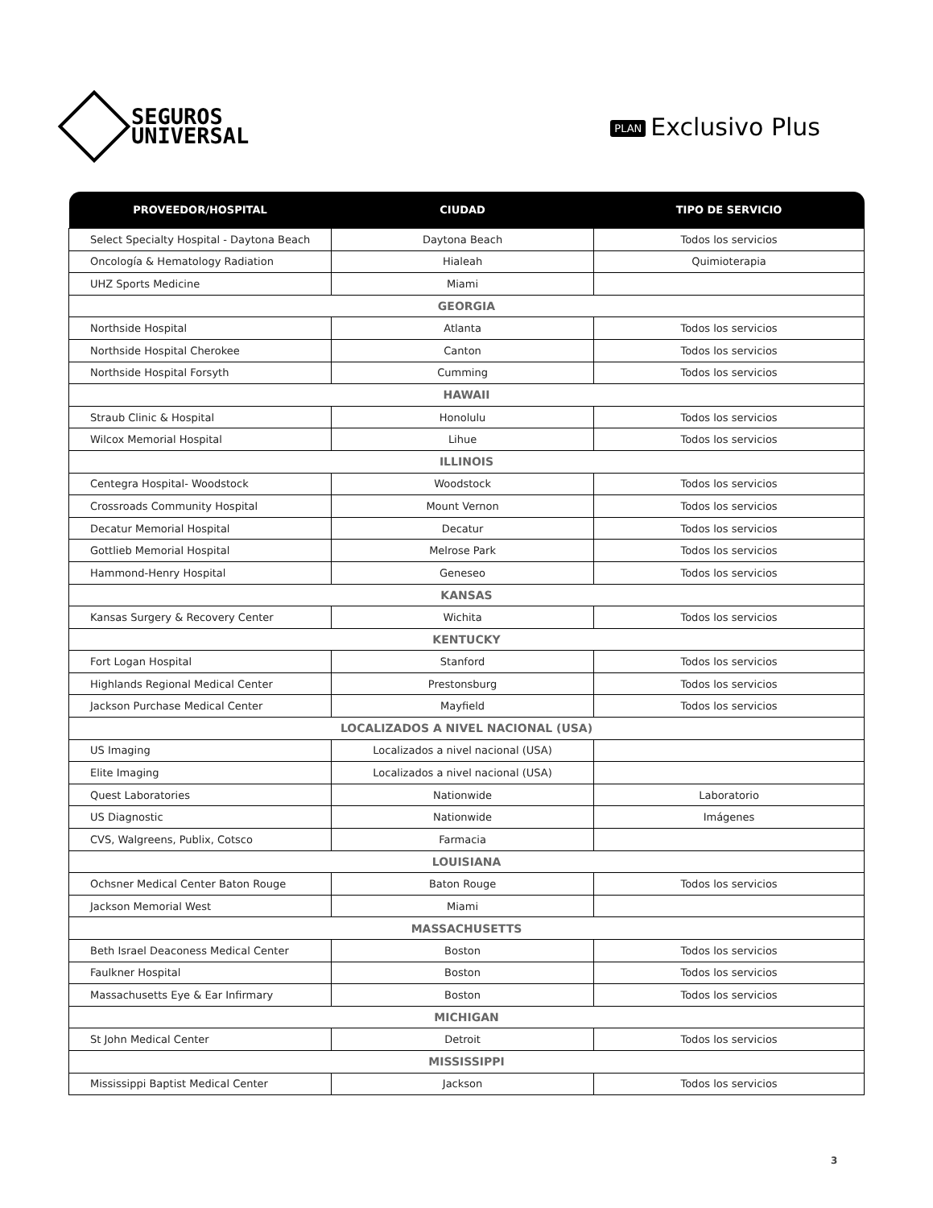SEGUROS
UNIVERSAL
PLAN Exclusivo Plus
| PROVEEDOR/HOSPITAL | CIUDAD | TIPO DE SERVICIO |
| --- | --- | --- |
| Select Specialty Hospital - Daytona Beach | Daytona Beach | Todos los servicios |
| Oncología & Hematology Radiation | Hialeah | Quimioterapia |
| UHZ Sports Medicine | Miami | |
| GEORGIA | | |
| Northside Hospital | Atlanta | Todos los servicios |
| Northside Hospital Cherokee | Canton | Todos los servicios |
| Northside Hospital Forsyth | Cumming | Todos los servicios |
| HAWAII | | |
| Straub Clinic & Hospital | Honolulu | Todos los servicios |
| Wilcox Memorial Hospital | Lihue | Todos los servicios |
| ILLINOIS | | |
| Centegra Hospital- Woodstock | Woodstock | Todos los servicios |
| Crossroads Community Hospital | Mount Vernon | Todos los servicios |
| Decatur Memorial Hospital | Decatur | Todos los servicios |
| Gottlieb Memorial Hospital | Melrose Park | Todos los servicios |
| Hammond-Henry Hospital | Geneseo | Todos los servicios |
| KANSAS | | |
| Kansas Surgery & Recovery Center | Wichita | Todos los servicios |
| KENTUCKY | | |
| Fort Logan Hospital | Stanford | Todos los servicios |
| Highlands Regional Medical Center | Prestonsburg | Todos los servicios |
| Jackson Purchase Medical Center | Mayfield | Todos los servicios |
| LOCALIZADOS A NIVEL NACIONAL (USA) | | |
| US Imaging | Localizados a nivel nacional (USA) | |
| Elite Imaging | Localizados a nivel nacional (USA) | |
| Quest Laboratories | Nationwide | Laboratorio |
| US Diagnostic | Nationwide | Imágenes |
| CVS, Walgreens, Publix, Cotsco | Farmacia | |
| LOUISIANA | | |
| Ochsner Medical Center Baton Rouge | Baton Rouge | Todos los servicios |
| Jackson Memorial West | Miami | |
| MASSACHUSETTS | | |
| Beth Israel Deaconess Medical Center | Boston | Todos los servicios |
| Faulkner Hospital | Boston | Todos los servicios |
| Massachusetts Eye & Ear Infirmary | Boston | Todos los servicios |
| MICHIGAN | | |
| St John Medical Center | Detroit | Todos los servicios |
| MISSISSIPPI | | |
| Mississippi Baptist Medical Center | Jackson | Todos los servicios |
3